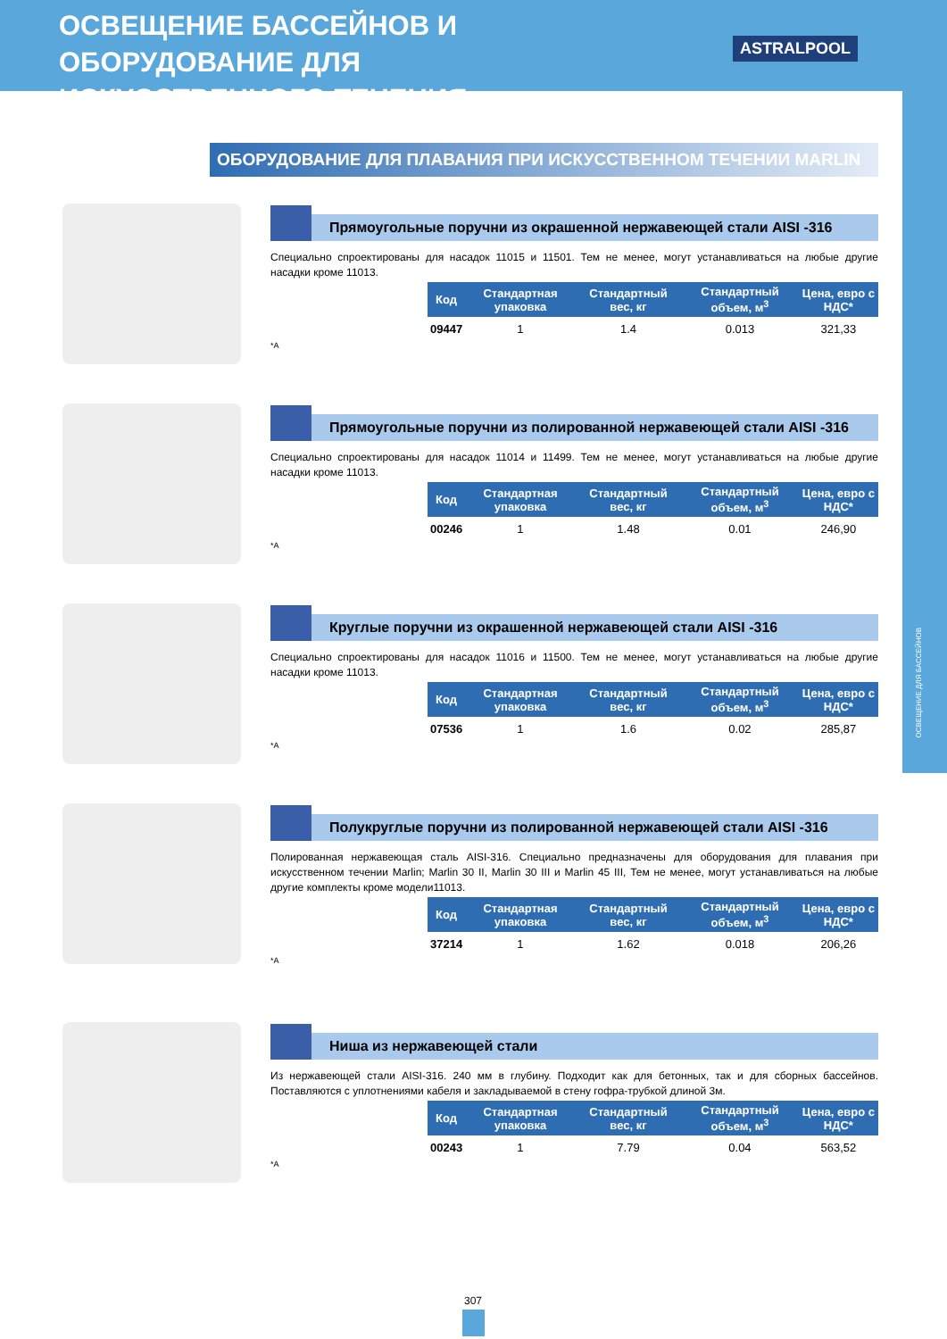ОСВЕЩЕНИЕ ДЛЯ БАССЕЙНОВ
ОСВЕЩЕНИЕ БАССЕЙНОВ И ОБОРУДОВАНИЕ ДЛЯ ИСКУССТВЕННОГО ТЕЧЕНИЯ
ASTRALPOOL
ОБОРУДОВАНИЕ ДЛЯ ПЛАВАНИЯ ПРИ ИСКУССТВЕННОМ ТЕЧЕНИИ MARLIN
Прямоугольные поручни из окрашенной нержавеющей стали AISI -316
Специально спроектированы для насадок 11015 и 11501. Тем не менее, могут устанавливаться на любые другие насадки кроме 11013.
| Код | Стандартная упаковка | Стандартный вес, кг | Стандартный объем, м<sup>3</sup> | Цена, евро с НДС* |
| --- | --- | --- | --- | --- |
| 09447 | 1 | 1.4 | 0.013 | 321,33 |
*A
Прямоугольные поручни из полированной нержавеющей стали AISI -316
Специально спроектированы для насадок 11014 и 11499. Тем не менее, могут устанавливаться на любые другие насадки кроме 11013.
| Код | Стандартная упаковка | Стандартный вес, кг | Стандартный объем, м<sup>3</sup> | Цена, евро с НДС* |
| --- | --- | --- | --- | --- |
| 00246 | 1 | 1.48 | 0.01 | 246,90 |
*A
Круглые поручни из окрашенной нержавеющей стали AISI -316
Специально спроектированы для насадок 11016 и 11500. Тем не менее, могут устанавливаться на любые другие насадки кроме 11013.
| Код | Стандартная упаковка | Стандартный вес, кг | Стандартный объем, м<sup>3</sup> | Цена, евро с НДС* |
| --- | --- | --- | --- | --- |
| 07536 | 1 | 1.6 | 0.02 | 285,87 |
*A
Полукруглые поручни из полированной нержавеющей стали AISI -316
Полированная нержавеющая сталь AISI-316. Специально предназначены для оборудования для плавания при искусственном течении Marlin; Marlin 30 II, Marlin 30 III и Marlin 45 III, Тем не менее, могут устанавливаться на любые другие комплекты кроме модели11013.
| Код | Стандартная упаковка | Стандартный вес, кг | Стандартный объем, м<sup>3</sup> | Цена, евро с НДС* |
| --- | --- | --- | --- | --- |
| 37214 | 1 | 1.62 | 0.018 | 206,26 |
*A
Ниша из нержавеющей стали
Из нержавеющей стали AISI-316. 240 мм в глубину. Подходит как для бетонных, так и для сборных бассейнов. Поставляются с уплотнениями кабеля и закладываемой в стену гофра-трубкой длиной 3м.
| Код | Стандартная упаковка | Стандартный вес, кг | Стандартный объем, м<sup>3</sup> | Цена, евро с НДС* |
| --- | --- | --- | --- | --- |
| 00243 | 1 | 7.79 | 0.04 | 563,52 |
*A
307